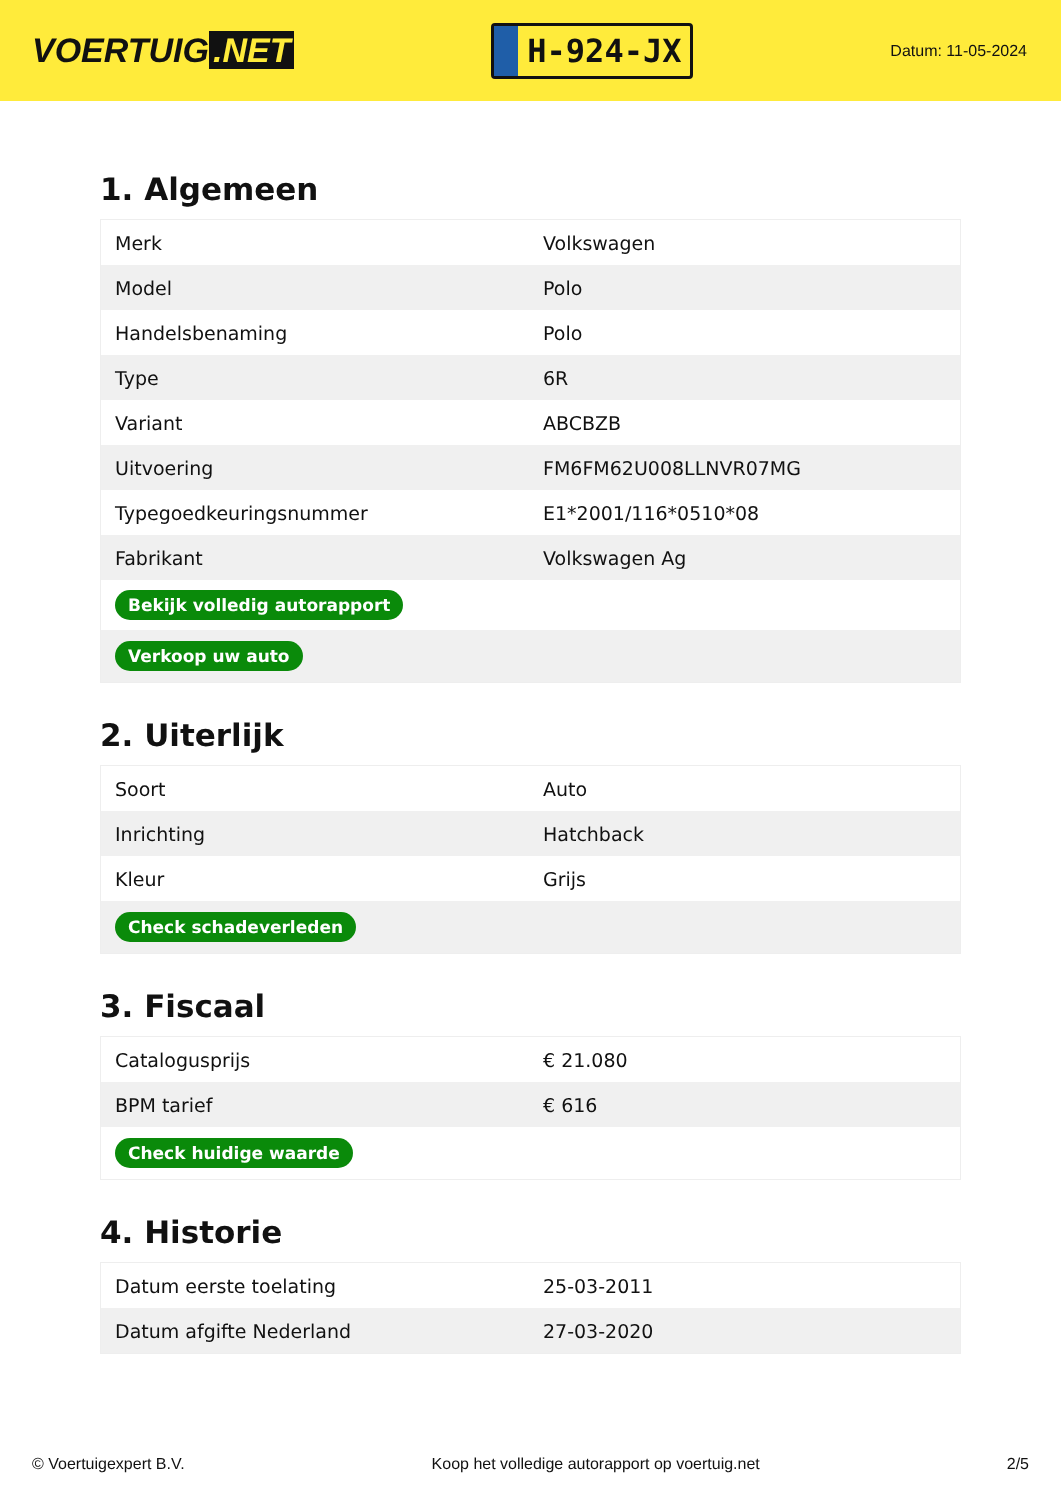VOERTUIG.NET
H-924-JX
Datum: 11-05-2024
1. Algemeen
| Merk | Volkswagen |
| Model | Polo |
| Handelsbenaming | Polo |
| Type | 6R |
| Variant | ABCBZB |
| Uitvoering | FM6FM62U008LLNVR07MG |
| Typegoedkeuringsnummer | E1*2001/116*0510*08 |
| Fabrikant | Volkswagen Ag |
| Bekijk volledig autorapport | |
| Verkoop uw auto | |
2. Uiterlijk
| Soort | Auto |
| Inrichting | Hatchback |
| Kleur | Grijs |
| Check schadeverleden | |
3. Fiscaal
| Catalogusprijs | € 21.080 |
| BPM tarief | € 616 |
| Check huidige waarde | |
4. Historie
| Datum eerste toelating | 25-03-2011 |
| Datum afgifte Nederland | 27-03-2020 |
© Voertuigexpert B.V. Koop het volledige autorapport op voertuig.net 2/5